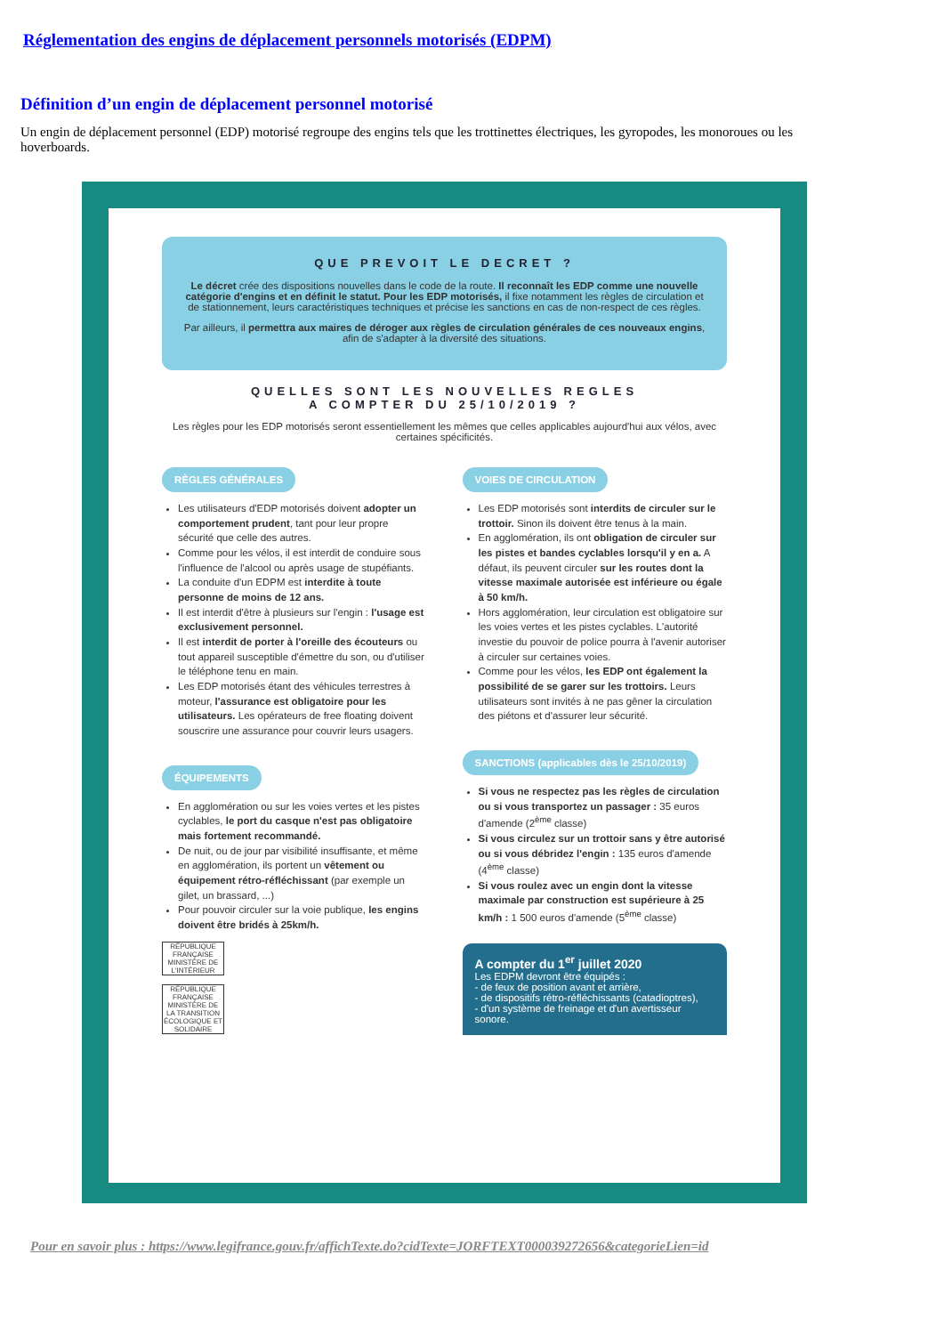Réglementation des engins de déplacement personnels motorisés (EDPM)
Définition d’un engin de déplacement personnel motorisé
Un engin de déplacement personnel (EDP) motorisé regroupe des engins tels que les trottinettes électriques, les gyropodes, les monoroues ou les hoverboards.
QUE PREVOIT LE DECRET ?
Le décret crée des dispositions nouvelles dans le code de la route. Il reconnaît les EDP comme une nouvelle catégorie d'engins et en définit le statut. Pour les EDP motorisés, il fixe notamment les règles de circulation et de stationnement, leurs caractéristiques techniques et précise les sanctions en cas de non-respect de ces règles.
Par ailleurs, il permettra aux maires de déroger aux règles de circulation générales de ces nouveaux engins, afin de s'adapter à la diversité des situations.
QUELLES SONT LES NOUVELLES REGLES
A COMPTER DU 25/10/2019 ?
Les règles pour les EDP motorisés seront essentiellement les mêmes que celles applicables aujourd'hui aux vélos, avec certaines spécificités.
RÈGLES GÉNÉRALES
Les utilisateurs d'EDP motorisés doivent adopter un comportement prudent, tant pour leur propre sécurité que celle des autres.
Comme pour les vélos, il est interdit de conduire sous l'influence de l'alcool ou après usage de stupéfiants.
La conduite d'un EDPM est interdite à toute personne de moins de 12 ans.
Il est interdit d'être à plusieurs sur l'engin : l'usage est exclusivement personnel.
Il est interdit de porter à l'oreille des écouteurs ou tout appareil susceptible d'émettre du son, ou d'utiliser le téléphone tenu en main.
Les EDP motorisés étant des véhicules terrestres à moteur, l'assurance est obligatoire pour les utilisateurs. Les opérateurs de free floating doivent souscrire une assurance pour couvrir leurs usagers.
ÉQUIPEMENTS
En agglomération ou sur les voies vertes et les pistes cyclables, le port du casque n'est pas obligatoire mais fortement recommandé.
De nuit, ou de jour par visibilité insuffisante, et même en agglomération, ils portent un vêtement ou équipement rétro-réfléchissant (par exemple un gilet, un brassard, ...)
Pour pouvoir circuler sur la voie publique, les engins doivent être bridés à 25km/h.
RÉPUBLIQUE FRANÇAISE
MINISTÈRE DE L'INTÉRIEUR
RÉPUBLIQUE FRANÇAISE
MINISTÈRE DE LA TRANSITION ÉCOLOGIQUE ET SOLIDAIRE
VOIES DE CIRCULATION
Les EDP motorisés sont interdits de circuler sur le trottoir. Sinon ils doivent être tenus à la main.
En agglomération, ils ont obligation de circuler sur les pistes et bandes cyclables lorsqu'il y en a. A défaut, ils peuvent circuler sur les routes dont la vitesse maximale autorisée est inférieure ou égale à 50 km/h.
Hors agglomération, leur circulation est obligatoire sur les voies vertes et les pistes cyclables. L'autorité investie du pouvoir de police pourra à l'avenir autoriser à circuler sur certaines voies.
Comme pour les vélos, les EDP ont également la possibilité de se garer sur les trottoirs. Leurs utilisateurs sont invités à ne pas gêner la circulation des piétons et d'assurer leur sécurité.
SANCTIONS (applicables dès le 25/10/2019)
Si vous ne respectez pas les règles de circulation ou si vous transportez un passager : 35 euros d'amende (2<sup>ème</sup> classe)
Si vous circulez sur un trottoir sans y être autorisé ou si vous débridez l'engin : 135 euros d'amende (4<sup>ème</sup> classe)
Si vous roulez avec un engin dont la vitesse maximale par construction est supérieure à 25 km/h : 1 500 euros d'amende (5<sup>ème</sup> classe)
A compter du 1<sup>er</sup> juillet 2020
Les EDPM devront être équipés :
- de feux de position avant et arrière,
- de dispositifs rétro-réfléchissants (catadioptres),
- d'un système de freinage et d'un avertisseur sonore.
Pour en savoir plus : https://www.legifrance.gouv.fr/affichTexte.do?cidTexte=JORFTEXT000039272656&categorieLien=id